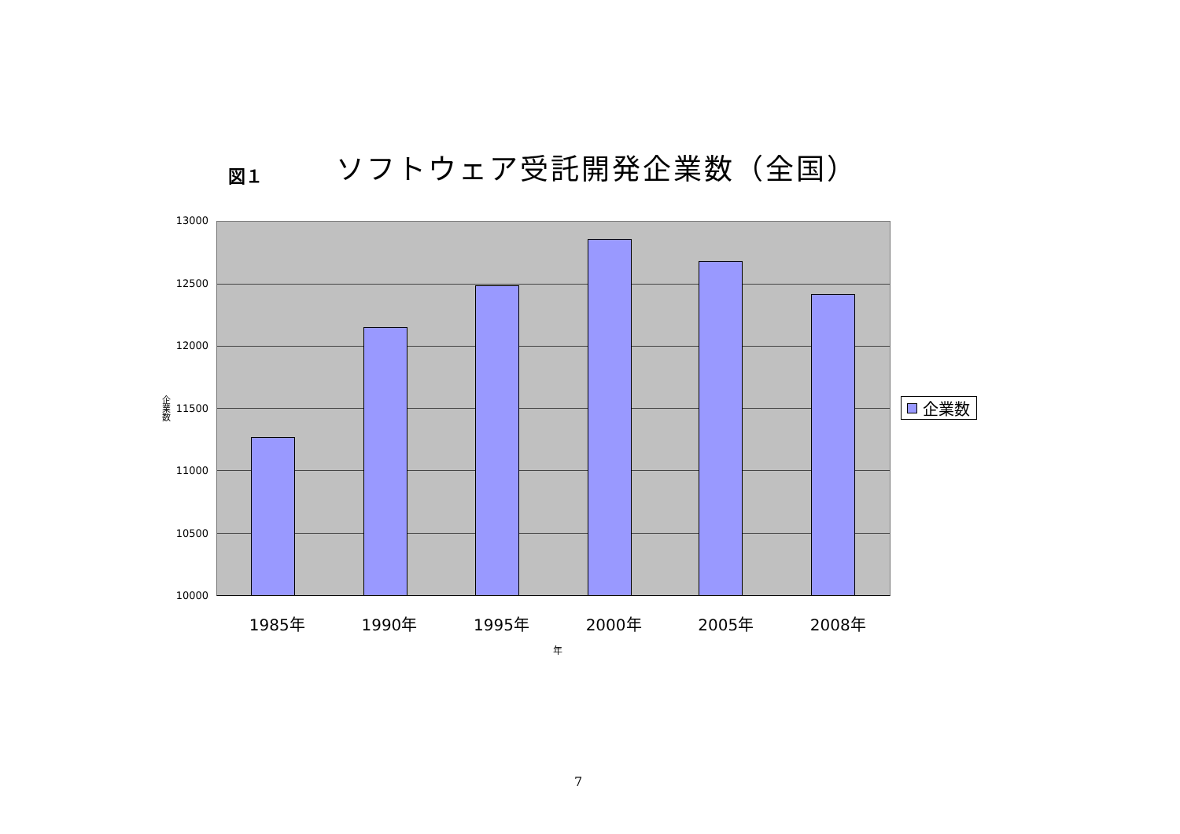図１
ソフトウェア受託開発企業数（全国）
企業数
13000
12500
12000
11500
11000
10500
10000
企業数
1985年 1990年 1995年 2000年 2005年 2008年
年
7